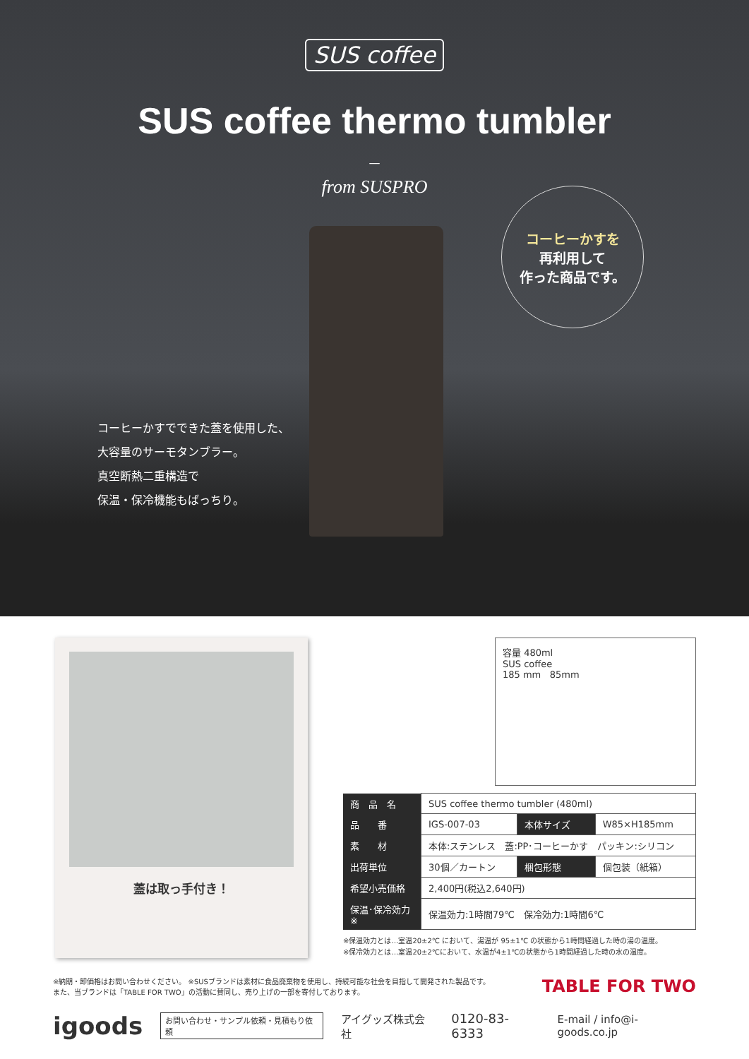SUS coffee
SUS coffee thermo tumbler
—
from SUSPRO
コーヒーかすを
再利用して
作った商品です。
コーヒーかすでできた蓋を使用した、
大容量のサーモタンブラー。
真空断熱二重構造で
保温・保冷機能もばっちり。
蓋は取っ手付き！
容量 480ml
SUS coffee
185 mm 85mm
| 商 品 名 | SUS coffee thermo tumbler (480ml) | | |
| 品 番 | IGS-007-03 | 本体サイズ | W85×H185mm |
| 素 材 | 本体:ステンレス 蓋:PP･コーヒーかす パッキン:シリコン | | |
| 出荷単位 | 30個／カートン | 梱包形態 | 個包装（紙箱） |
| 希望小売価格 | 2,400円(税込2,640円) | | |
| 保温･保冷効力※ | 保温効力:1時間79℃ 保冷効力:1時間6℃ | | |
※保温効力とは…室温20±2℃ において、湯温が 95±1℃ の状態から1時間経過した時の湯の温度。
※保冷効力とは…室温20±2℃において、水温が4±1℃の状態から1時間経過した時の水の温度。
※納期・卸価格はお問い合わせください。 ※SUSブランドは素材に食品廃棄物を使用し、持続可能な社会を目指して開発された製品です。
また、当ブランドは「TABLE FOR TWO」の活動に賛同し、売り上げの一部を寄付しております。
TABLE FOR TWO
igoods お問い合わせ・サンプル依頼・見積もり依頼 アイグッズ株式会社 0120-83-6333 E-mail / info@i-goods.co.jp